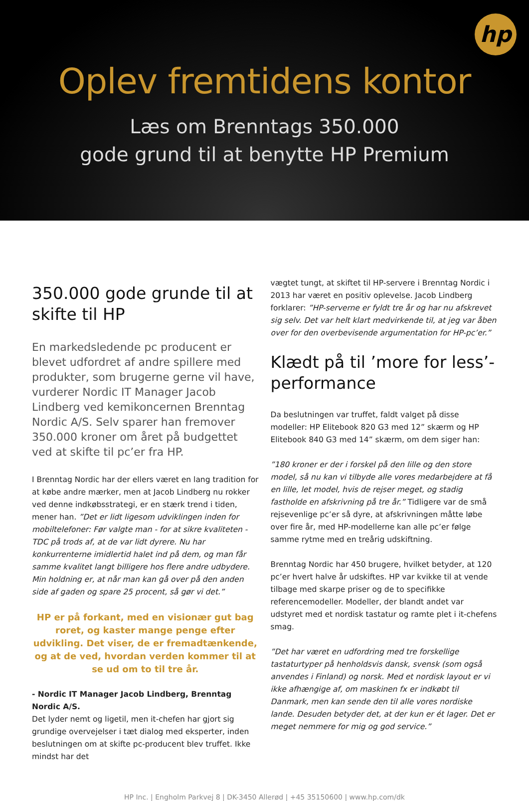hp
Oplev fremtidens kontor
Læs om Brenntags 350.000
gode grund til at benytte HP Premium
350.000 gode grunde til at skifte til HP
En markedsledende pc producent er blevet udfordret af andre spillere med produkter, som brugerne gerne vil have, vurderer Nordic IT Manager Jacob Lindberg ved kemikoncernen Brenntag Nordic A/S. Selv sparer han fremover 350.000 kroner om året på budgettet ved at skifte til pc’er fra HP.
I Brenntag Nordic har der ellers været en lang tradition for at købe andre mærker, men at Jacob Lindberg nu rokker ved denne indkøbsstrategi, er en stærk trend i tiden, mener han. ”Det er lidt ligesom udviklingen inden for mobiltelefoner: Før valgte man - for at sikre kvaliteten - TDC på trods af, at de var lidt dyrere. Nu har konkurrenterne imidlertid halet ind på dem, og man får samme kvalitet langt billigere hos flere andre udbydere. Min holdning er, at når man kan gå over på den anden side af gaden og spare 25 procent, så gør vi det.”
HP er på forkant, med en visionær gut bag roret, og kaster mange penge efter udvikling. Det viser, de er fremadtænkende, og at de ved, hvordan verden kommer til at se ud om to til tre år.
- Nordic IT Manager Jacob Lindberg, Brenntag Nordic A/S.
Det lyder nemt og ligetil, men it-chefen har gjort sig grundige overvejelser i tæt dialog med eksperter, inden beslutningen om at skifte pc-producent blev truffet. Ikke mindst har det
vægtet tungt, at skiftet til HP-servere i Brenntag Nordic i 2013 har været en positiv oplevelse. Jacob Lindberg forklarer: ”HP-serverne er fyldt tre år og har nu afskrevet sig selv. Det var helt klart medvirkende til, at jeg var åben over for den overbevisende argumentation for HP-pc’er.”
Klædt på til ’more for less’-performance
Da beslutningen var truffet, faldt valget på disse modeller: HP Elitebook 820 G3 med 12” skærm og HP Elitebook 840 G3 med 14” skærm, om dem siger han:
”180 kroner er der i forskel på den lille og den store model, så nu kan vi tilbyde alle vores medarbejdere at få en lille, let model, hvis de rejser meget, og stadig fastholde en afskrivning på tre år.” Tidligere var de små rejsevenlige pc’er så dyre, at afskrivningen måtte løbe over fire år, med HP-modellerne kan alle pc’er følge samme rytme med en treårig udskiftning.
Brenntag Nordic har 450 brugere, hvilket betyder, at 120 pc’er hvert halve år udskiftes. HP var kvikke til at vende tilbage med skarpe priser og de to specifikke referencemodeller. Modeller, der blandt andet var udstyret med et nordisk tastatur og ramte plet i it-chefens smag.
”Det har været en udfordring med tre forskellige tastaturtyper på henholdsvis dansk, svensk (som også anvendes i Finland) og norsk. Med et nordisk layout er vi ikke afhængige af, om maskinen fx er indkøbt til Danmark, men kan sende den til alle vores nordiske lande. Desuden betyder det, at der kun er ét lager. Det er meget nemmere for mig og god service.”
HP Inc. | Engholm Parkvej 8 | DK-3450 Allerød | +45 35150600 | www.hp.com/dk